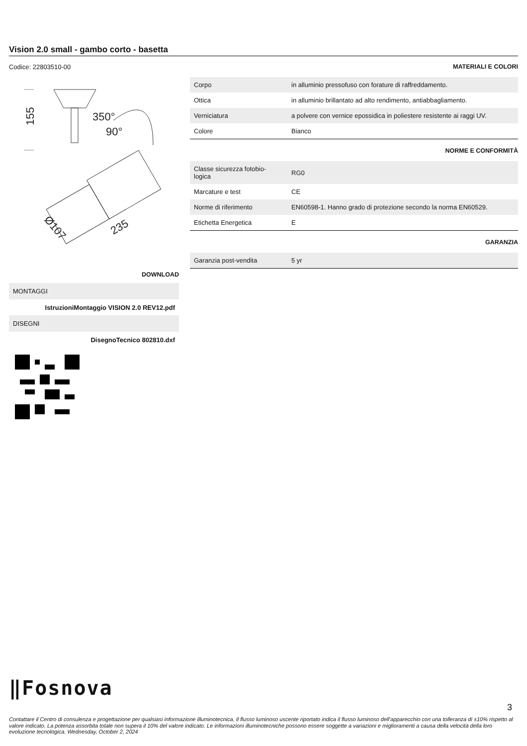Vision 2.0 small - gambo corto - basetta
Codice: 22803510-00
155
350°
90°
Ø107
235
DOWNLOAD
MONTAGGI
IstruzioniMontaggio VISION 2.0 REV12.pdf
DISEGNI
DisegnoTecnico 802810.dxf
MATERIALI E COLORI
| Corpo | in alluminio pressofuso con forature di raffreddamento. |
| Ottica | in alluminio brillantato ad alto rendimento, antiabbagliamento. |
| Verniciatura | a polvere con vernice epossidica in poliestere resistente ai raggi UV. |
| Colore | Bianco |
NORME E CONFORMITÀ
| Classe sicurezza fotobio- logica | RG0 |
| Marcature e test | CE |
| Norme di riferimento | EN60598-1. Hanno grado di protezione secondo la norma EN60529. |
| Etichetta Energetica | E |
GARANZIA
| Garanzia post-vendita | 5 yr |
‖Fosnova
3
Contattare il Centro di consulenza e progettazione per qualsiasi informazione illuminotecnica. Il flusso luminoso uscente riportato indica il flusso luminoso dell’apparecchio con una tolleranza di ±10% rispetto al valore indicato. La potenza assorbita totale non supera il 10% del valore indicato. Le informazioni illuminotecniche possono essere soggette a variazioni e miglioramenti a causa della velocità della loro evoluzione tecnologica. Wednesday, October 2, 2024